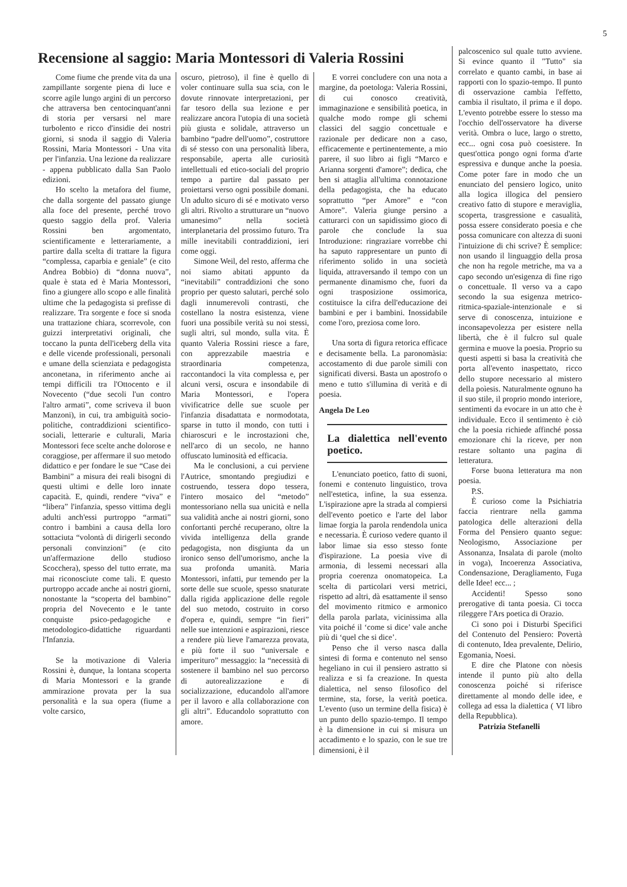5
Recensione al saggio: Maria Montessori di Valeria Rossini
Come fiume che prende vita da una zampillante sorgente piena di luce e scorre agile lungo argini di un percorso che attraversa ben centocinquant'anni di storia per versarsi nel mare turbolento e ricco d'insidie dei nostri giorni, si snoda il saggio di Valeria Rossini, Maria Montessori - Una vita per l'infanzia. Una lezione da realizzare - appena pubblicato dalla San Paolo edizioni.
Ho scelto la metafora del fiume, che dalla sorgente del passato giunge alla foce del presente, perché trovo questo saggio della prof. Valeria Rossini ben argomentato, scientificamente e letterariamente, a partire dalla scelta di trattare la figura “complessa, caparbia e geniale” (e cito Andrea Bobbio) di “donna nuova”, quale è stata ed è Maria Montessori, fino a giungere allo scopo e alle finalità ultime che la pedagogista si prefisse di realizzare. Tra sorgente e foce si snoda una trattazione chiara, scorrevole, con guizzi interpretativi originali, che toccano la punta dell'iceberg della vita e delle vicende professionali, personali e umane della scienziata e pedagogista anconetana, in riferimento anche ai tempi difficili tra l'Ottocento e il Novecento (“due secoli l'un contro l'altro armati”, come scriveva il buon Manzoni), in cui, tra ambiguità socio-politiche, contraddizioni scientifico-sociali, letterarie e culturali, Maria Montessori fece scelte anche dolorose e coraggiose, per affermare il suo metodo didattico e per fondare le sue “Case dei Bambini” a misura dei reali bisogni di questi ultimi e delle loro innate capacità. E, quindi, rendere “viva” e “libera” l'infanzia, spesso vittima degli adulti anch'essi purtroppo “armati” contro i bambini a causa della loro sottaciuta “volontà di dirigerli secondo personali convinzioni” (e cito un'affermazione dello studioso Scocchera), spesso del tutto errate, ma mai riconosciute come tali. E questo purtroppo accade anche ai nostri giorni, nonostante la “scoperta del bambino” propria del Novecento e le tante conquiste psico-pedagogiche e metodologico-didattiche riguardanti l'Infanzia.
Se la motivazione di Valeria Rossini è, dunque, la lontana scoperta di Maria Montessori e la grande ammirazione provata per la sua personalità e la sua opera (fiume a volte carsico,
oscuro, pietroso), il fine è quello di voler continuare sulla sua scia, con le dovute rinnovate interpretazioni, per far tesoro della sua lezione e per realizzare ancora l'utopia di una società più giusta e solidale, attraverso un bambino “padre dell'uomo”, costruttore di sé stesso con una personalità libera, responsabile, aperta alle curiosità intellettuali ed etico-sociali del proprio tempo a partire dal passato per proiettarsi verso ogni possibile domani. Un adulto sicuro di sé e motivato verso gli altri. Rivolto a strutturare un “nuovo umanesimo” nella società interplanetaria del prossimo futuro. Tra mille inevitabili contraddizioni, ieri come oggi.
Simone Weil, del resto, afferma che noi siamo abitati appunto da “inevitabili” contraddizioni che sono proprio per questo salutari, perché solo dagli innumerevoli contrasti, che costellano la nostra esistenza, viene fuori una possibile verità su noi stessi, sugli altri, sul mondo, sulla vita. È quanto Valeria Rossini riesce a fare, con apprezzabile maestria e straordinaria competenza, raccontandoci la vita complessa e, per alcuni versi, oscura e insondabile di Maria Montessori, e l'opera vivificatrice delle sue scuole per l'infanzia disadattata e normodotata, sparse in tutto il mondo, con tutti i chiaroscuri e le incrostazioni che, nell'arco di un secolo, ne hanno offuscato luminosità ed efficacia.
Ma le conclusioni, a cui perviene l'Autrice, smontando pregiudizi e costruendo, tessera dopo tessera, l'intero mosaico del “metodo” montessoriano nella sua unicità e nella sua validità anche ai nostri giorni, sono confortanti perché recuperano, oltre la vivida intelligenza della grande pedagogista, non disgiunta da un ironico senso dell'umorismo, anche la sua profonda umanità. Maria Montessori, infatti, pur temendo per la sorte delle sue scuole, spesso snaturate dalla rigida applicazione delle regole del suo metodo, costruito in corso d'opera e, quindi, sempre “in fieri” nelle sue intenzioni e aspirazioni, riesce a rendere più lieve l'amarezza provata, e più forte il suo “universale e imperituro” messaggio: la “necessità di sostenere il bambino nel suo percorso di autorealizzazione e di socializzazione, educandolo all'amore per il lavoro e alla collaborazione con gli altri”. Educandolo soprattutto con amore.
E vorrei concludere con una nota a margine, da poetologa: Valeria Rossini, di cui conosco creatività, immaginazione e sensibilità poetica, in qualche modo rompe gli schemi classici del saggio concettuale e razionale per dedicare non a caso, efficacemente e pertinentemente, a mio parere, il suo libro ai figli “Marco e Arianna sorgenti d'amore”; dedica, che ben si attaglia all'ultima connotazione della pedagogista, che ha educato soprattutto “per Amore” e “con Amore”. Valeria giunge persino a catturarci con un sapidissimo gioco di parole che conclude la sua Introduzione: ringraziare vorrebbe chi ha saputo rappresentare un punto di riferimento solido in una società liquida, attraversando il tempo con un permanente dinamismo che, fuori da ogni trasposizione ossimorica, costituisce la cifra dell'educazione dei bambini e per i bambini. Inossidabile come l'oro, preziosa come loro.
Una sorta di figura retorica efficace e decisamente bella. La paronomàsia: accostamento di due parole simili con significati diversi. Basta un apostrofo o meno e tutto s'illumina di verità e di poesia.
Angela De Leo
La dialettica nell'evento poetico.
L'enunciato poetico, fatto di suoni, fonemi e contenuto linguistico, trova nell'estetica, infine, la sua essenza. L'ispirazione apre la strada al compiersi dell'evento poetico e l'arte del labor limae forgia la parola rendendola unica e necessaria. È curioso vedere quanto il labor limae sia esso stesso fonte d'ispirazione. La poesia vive di armonia, di lessemi necessari alla propria coerenza onomatopeica. La scelta di particolari versi metrici, rispetto ad altri, dà esattamente il senso del movimento ritmico e armonico della parola parlata, vicinissima alla vita poiché il ‘come si dice’ vale anche più di ‘quel che si dice’.
Penso che il verso nasca dalla sintesi di forma e contenuto nel senso hegeliano in cui il pensiero astratto si realizza e si fa creazione. In questa dialettica, nel senso filosofico del termine, sta, forse, la verità poetica. L'evento (uso un termine della fisica) è un punto dello spazio-tempo. Il tempo è la dimensione in cui si misura un accadimento e lo spazio, con le sue tre dimensioni, è il
palcoscenico sul quale tutto avviene. Si evince quanto il "Tutto" sia correlato e quanto cambi, in base ai rapporti con lo spazio-tempo. Il punto di osservazione cambia l'effetto, cambia il risultato, il prima e il dopo. L'evento potrebbe essere lo stesso ma l'occhio dell'osservatore ha diverse verità. Ombra o luce, largo o stretto, ecc... ogni cosa può coesistere. In quest'ottica pongo ogni forma d'arte espressiva e dunque anche la poesia. Come poter fare in modo che un enunciato del pensiero logico, unito alla logica illogica del pensiero creativo fatto di stupore e meraviglia, scoperta, trasgressione e casualità, possa essere considerato poesia e che possa comunicare con altezza di suoni l'intuizione di chi scrive? È semplice: non usando il linguaggio della prosa che non ha regole metriche, ma va a capo secondo un'esigenza di fine rigo o concettuale. Il verso va a capo secondo la sua esigenza metrico-ritmica-spaziale-intenzionale e si serve di conoscenza, intuizione e inconsapevolezza per esistere nella libertà, che è il fulcro sul quale germina e muove la poesia. Proprio su questi aspetti si basa la creatività che porta all'evento inaspettato, ricco dello stupore necessario al mistero della poìesis. Naturalmente ognuno ha il suo stile, il proprio mondo interiore, sentimenti da evocare in un atto che è individuale. Ecco il sentimento è ciò che la poesia richiede affinché possa emozionare chi la riceve, per non restare soltanto una pagina di letteratura.
Forse buona letteratura ma non poesia.
P.S.
È curioso come la Psichiatria faccia rientrare nella gamma patologica delle alterazioni della Forma del Pensiero quanto segue: Neologismo, Associazione per Assonanza, Insalata di parole (molto in voga), Incoerenza Associativa, Condensazione, Deragliamento, Fuga delle Idee! ecc... ;
Accidenti! Spesso sono prerogative di tanta poesia. Ci tocca rileggere l'Ars poetica di Orazio.
Ci sono poi i Disturbi Specifici del Contenuto del Pensiero: Povertà di contenuto, Idea prevalente, Delirio, Egomania, Noesi.
E dire che Platone con nòesis intende il punto più alto della conoscenza poiché si riferisce direttamente al mondo delle idee, e collega ad essa la dialettica ( VI libro della Repubblica).
Patrizia Stefanelli